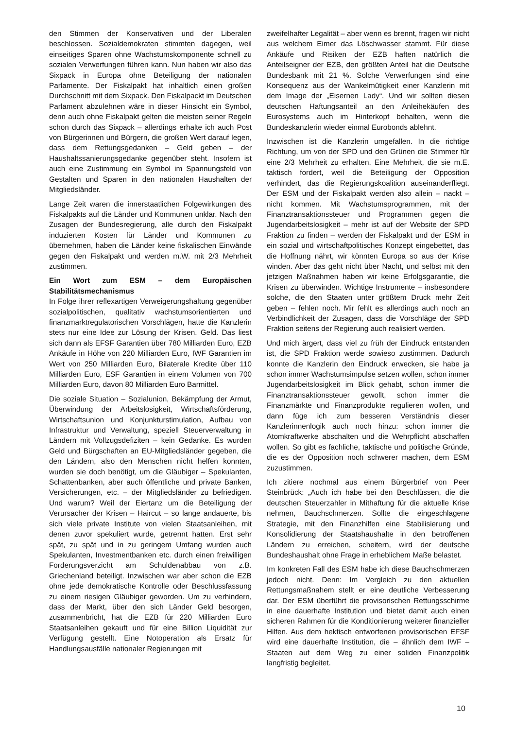den Stimmen der Konservativen und der Liberalen beschlossen. Sozialdemokraten stimmten dagegen, weil einseitiges Sparen ohne Wachstumskomponente schnell zu sozialen Verwerfungen führen kann. Nun haben wir also das Sixpack in Europa ohne Beteiligung der nationalen Parlamente. Der Fiskalpakt hat inhaltlich einen großen Durchschnitt mit dem Sixpack. Den Fiskalpackt im Deutschen Parlament abzulehnen wäre in dieser Hinsicht ein Symbol, denn auch ohne Fiskalpakt gelten die meisten seiner Regeln schon durch das Sixpack – allerdings erhalte ich auch Post von Bürgerinnen und Bürgern, die großen Wert darauf legen, dass dem Rettungsgedanken – Geld geben – der Haushaltssanierungsgedanke gegenüber steht. Insofern ist auch eine Zustimmung ein Symbol im Spannungsfeld von Gestalten und Sparen in den nationalen Haushalten der Mitgliedsländer.
Lange Zeit waren die innerstaatlichen Folgewirkungen des Fiskalpakts auf die Länder und Kommunen unklar. Nach den Zusagen der Bundesregierung, alle durch den Fiskalpakt induzierten Kosten für Länder und Kommunen zu übernehmen, haben die Länder keine fiskalischen Einwände gegen den Fiskalpakt und werden m.W. mit 2/3 Mehrheit zustimmen.
Ein Wort zum ESM – dem Europäischen Stabilitätsmechanismus
In Folge ihrer reflexartigen Verweigerungshaltung gegenüber sozialpolitischen, qualitativ wachstumsorientierten und finanzmarktregulatorischen Vorschlägen, hatte die Kanzlerin stets nur eine Idee zur Lösung der Krisen. Geld. Das liest sich dann als EFSF Garantien über 780 Milliarden Euro, EZB Ankäufe in Höhe von 220 Milliarden Euro, IWF Garantien im Wert von 250 Milliarden Euro, Bilaterale Kredite über 110 Milliarden Euro, ESF Garantien in einem Volumen von 700 Milliarden Euro, davon 80 Milliarden Euro Barmittel.
Die soziale Situation – Sozialunion, Bekämpfung der Armut, Überwindung der Arbeitslosigkeit, Wirtschaftsförderung, Wirtschaftsunion und Konjunkturstimulation, Aufbau von Infrastruktur und Verwaltung, speziell Steuerverwaltung in Ländern mit Vollzugsdefiziten – kein Gedanke. Es wurden Geld und Bürgschaften an EU-Mitgliedsländer gegeben, die den Ländern, also den Menschen nicht helfen konnten, wurden sie doch benötigt, um die Gläubiger – Spekulanten, Schattenbanken, aber auch öffentliche und private Banken, Versicherungen, etc. – der Mitgliedsländer zu befriedigen. Und warum? Weil der Eiertanz um die Beteiligung der Verursacher der Krisen – Haircut – so lange andauerte, bis sich viele private Institute von vielen Staatsanleihen, mit denen zuvor spekuliert wurde, getrennt hatten. Erst sehr spät, zu spät und in zu geringem Umfang wurden auch Spekulanten, Investmentbanken etc. durch einen freiwilligen Forderungsverzicht am Schuldenabbau von z.B. Griechenland beteiligt. Inzwischen war aber schon die EZB ohne jede demokratische Kontrolle oder Beschlussfassung zu einem riesigen Gläubiger geworden. Um zu verhindern, dass der Markt, über den sich Länder Geld besorgen, zusammenbricht, hat die EZB für 220 Milliarden Euro Staatsanleihen gekauft und für eine Billion Liquidität zur Verfügung gestellt. Eine Notoperation als Ersatz für Handlungsausfälle nationaler Regierungen mit
zweifelhafter Legalität – aber wenn es brennt, fragen wir nicht aus welchem Eimer das Löschwasser stammt. Für diese Ankäufe und Risiken der EZB haften natürlich die Anteilseigner der EZB, den größten Anteil hat die Deutsche Bundesbank mit 21 %. Solche Verwerfungen sind eine Konsequenz aus der Wankelmütigkeit einer Kanzlerin mit dem Image der „Eisernen Lady“. Und wir sollten diesen deutschen Haftungsanteil an den Anleihekäufen des Eurosystems auch im Hinterkopf behalten, wenn die Bundeskanzlerin wieder einmal Eurobonds ablehnt.
Inzwischen ist die Kanzlerin umgefallen. In die richtige Richtung, um von der SPD und den Grünen die Stimmer für eine 2/3 Mehrheit zu erhalten. Eine Mehrheit, die sie m.E. taktisch fordert, weil die Beteiligung der Opposition verhindert, das die Regierungskoalition auseinanderfliegt. Der ESM und der Fiskalpakt werden also allein – nackt – nicht kommen. Mit Wachstumsprogrammen, mit der Finanztransaktionssteuer und Programmen gegen die Jugendarbeitslosigkeit – mehr ist auf der Website der SPD Fraktion zu finden – werden der Fiskalpakt und der ESM in ein sozial und wirtschaftpolitisches Konzept eingebettet, das die Hoffnung nährt, wir könnten Europa so aus der Krise winden. Aber das geht nicht über Nacht, und selbst mit den jetzigen Maßnahmen haben wir keine Erfolgsgarantie, die Krisen zu überwinden. Wichtige Instrumente – insbesondere solche, die den Staaten unter größtem Druck mehr Zeit geben – fehlen noch. Mir fehlt es allerdings auch noch an Verbindlichkeit der Zusagen, dass die Vorschläge der SPD Fraktion seitens der Regierung auch realisiert werden.
Und mich ärgert, dass viel zu früh der Eindruck entstanden ist, die SPD Fraktion werde sowieso zustimmen. Dadurch konnte die Kanzlerin den Eindruck erwecken, sie habe ja schon immer Wachstumsimpulse setzen wollen, schon immer Jugendarbeitslosigkeit im Blick gehabt, schon immer die Finanztransaktionssteuer gewollt, schon immer die Finanzmärkte und Finanzprodukte regulieren wollen, und dann füge ich zum besseren Verständnis dieser Kanzlerinnenlogik auch noch hinzu: schon immer die Atomkraftwerke abschalten und die Wehrpflicht abschaffen wollen. So gibt es fachliche, taktische und politische Gründe, die es der Opposition noch schwerer machen, dem ESM zuzustimmen.
Ich zitiere nochmal aus einem Bürgerbrief von Peer Steinbrück: „Auch ich habe bei den Beschlüssen, die die deutschen Steuerzahler in Mithaftung für die aktuelle Krise nehmen, Bauchschmerzen. Sollte die eingeschlagene Strategie, mit den Finanzhilfen eine Stabilisierung und Konsolidierung der Staatshaushalte in den betroffenen Ländern zu erreichen, scheitern, wird der deutsche Bundeshaushalt ohne Frage in erheblichem Maße belastet.
Im konkreten Fall des ESM habe ich diese Bauchschmerzen jedoch nicht. Denn: Im Vergleich zu den aktuellen Rettungsmaßnahem stellt er eine deutliche Verbesserung dar. Der ESM überführt die provisorischen Rettungsschirme in eine dauerhafte Institution und bietet damit auch einen sicheren Rahmen für die Konditionierung weiterer finanzieller Hilfen. Aus dem hektisch entworfenen provisorischen EFSF wird eine dauerhafte Institution, die – ähnlich dem IWF – Staaten auf dem Weg zu einer soliden Finanzpolitik langfristig begleitet.
10